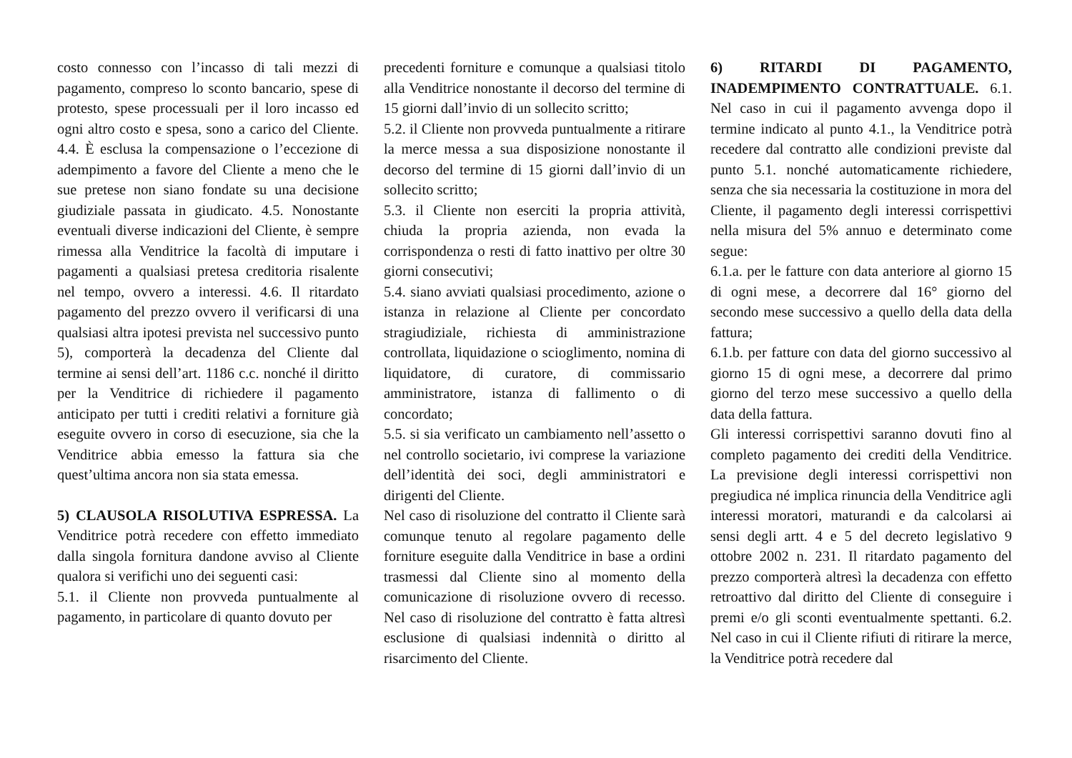costo connesso con l’incasso di tali mezzi di pagamento, compreso lo sconto bancario, spese di protesto, spese processuali per il loro incasso ed ogni altro costo e spesa, sono a carico del Cliente. 4.4. È esclusa la compensazione o l’eccezione di adempimento a favore del Cliente a meno che le sue pretese non siano fondate su una decisione giudiziale passata in giudicato. 4.5. Nonostante eventuali diverse indicazioni del Cliente, è sempre rimessa alla Venditrice la facoltà di imputare i pagamenti a qualsiasi pretesa creditoria risalente nel tempo, ovvero a interessi. 4.6. Il ritardato pagamento del prezzo ovvero il verificarsi di una qualsiasi altra ipotesi prevista nel successivo punto 5), comporterà la decadenza del Cliente dal termine ai sensi dell’art. 1186 c.c. nonché il diritto per la Venditrice di richiedere il pagamento anticipato per tutti i crediti relativi a forniture già eseguite ovvero in corso di esecuzione, sia che la Venditrice abbia emesso la fattura sia che quest’ultima ancora non sia stata emessa.
5) CLAUSOLA RISOLUTIVA ESPRESSA. La Venditrice potrà recedere con effetto immediato dalla singola fornitura dandone avviso al Cliente qualora si verifichi uno dei seguenti casi:
5.1. il Cliente non provveda puntualmente al pagamento, in particolare di quanto dovuto per
precedenti forniture e comunque a qualsiasi titolo alla Venditrice nonostante il decorso del termine di 15 giorni dall’invio di un sollecito scritto;
5.2. il Cliente non provveda puntualmente a ritirare la merce messa a sua disposizione nonostante il decorso del termine di 15 giorni dall’invio di un sollecito scritto;
5.3. il Cliente non eserciti la propria attività, chiuda la propria azienda, non evada la corrispondenza o resti di fatto inattivo per oltre 30 giorni consecutivi;
5.4. siano avviati qualsiasi procedimento, azione o istanza in relazione al Cliente per concordato stragiudiziale, richiesta di amministrazione controllata, liquidazione o scioglimento, nomina di liquidatore, di curatore, di commissario amministratore, istanza di fallimento o di concordato;
5.5. si sia verificato un cambiamento nell’assetto o nel controllo societario, ivi comprese la variazione dell’identità dei soci, degli amministratori e dirigenti del Cliente.
Nel caso di risoluzione del contratto il Cliente sarà comunque tenuto al regolare pagamento delle forniture eseguite dalla Venditrice in base a ordini trasmessi dal Cliente sino al momento della comunicazione di risoluzione ovvero di recesso. Nel caso di risoluzione del contratto è fatta altresì esclusione di qualsiasi indennità o diritto al risarcimento del Cliente.
6) RITARDI DI PAGAMENTO, INADEMPIMENTO CONTRATTUALE. 6.1. Nel caso in cui il pagamento avvenga dopo il termine indicato al punto 4.1., la Venditrice potrà recedere dal contratto alle condizioni previste dal punto 5.1. nonché automaticamente richiedere, senza che sia necessaria la costituzione in mora del Cliente, il pagamento degli interessi corrispettivi nella misura del 5% annuo e determinato come segue:
6.1.a. per le fatture con data anteriore al giorno 15 di ogni mese, a decorrere dal 16° giorno del secondo mese successivo a quello della data della fattura;
6.1.b. per fatture con data del giorno successivo al giorno 15 di ogni mese, a decorrere dal primo giorno del terzo mese successivo a quello della data della fattura.
Gli interessi corrispettivi saranno dovuti fino al completo pagamento dei crediti della Venditrice. La previsione degli interessi corrispettivi non pregiudica né implica rinuncia della Venditrice agli interessi moratori, maturandi e da calcolarsi ai sensi degli artt. 4 e 5 del decreto legislativo 9 ottobre 2002 n. 231. Il ritardato pagamento del prezzo comporterà altresì la decadenza con effetto retroattivo dal diritto del Cliente di conseguire i premi e/o gli sconti eventualmente spettanti. 6.2. Nel caso in cui il Cliente rifiuti di ritirare la merce, la Venditrice potrà recedere dal